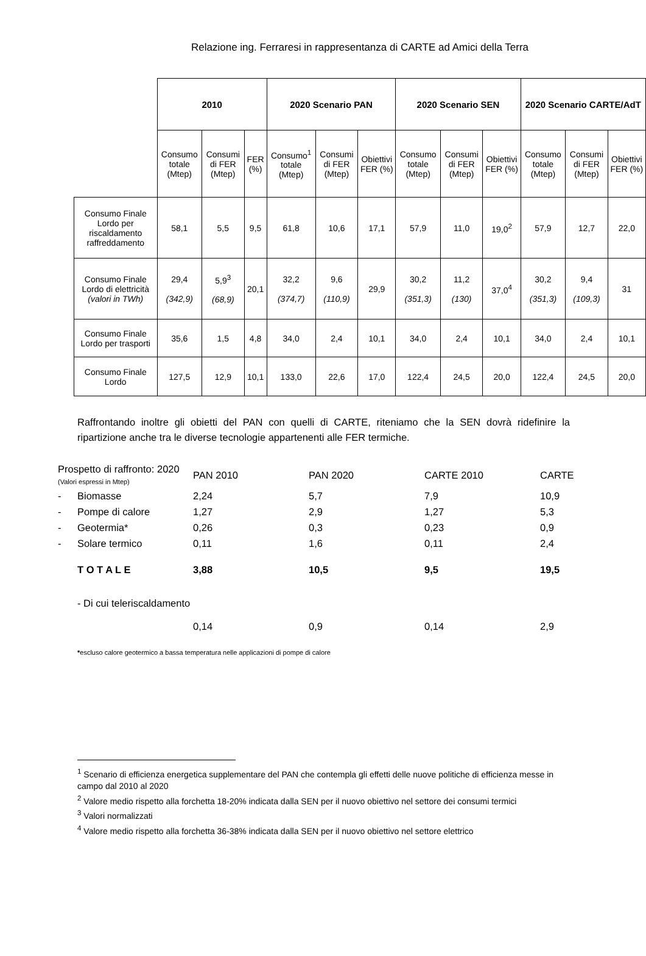Relazione ing. Ferraresi in rappresentanza di CARTE ad Amici della Terra
| | 2010 | | | 2020 Scenario PAN | | | 2020 Scenario SEN | | | 2020 Scenario CARTE/AdT | | |
| | Consumo totale (Mtep) | Consumi di FER (Mtep) | FER (%) | Consumo<sup>1</sup> totale (Mtep) | Consumi di FER (Mtep) | Obiettivi FER (%) | Consumo totale (Mtep) | Consumi di FER (Mtep) | Obiettivi FER (%) | Consumo totale (Mtep) | Consumi di FER (Mtep) | Obiettivi FER (%) |
| Consumo Finale Lordo per riscaldamento raffreddamento | 58,1 | 5,5 | 9,5 | 61,8 | 10,6 | 17,1 | 57,9 | 11,0 | 19,0<sup>2</sup> | 57,9 | 12,7 | 22,0 |
| Consumo Finale Lordo di elettricità (valori in TWh) | 29,4 (342,9) | 5,9<sup>3</sup> (68,9) | 20,1 | 32,2 (374,7) | 9,6 (110,9) | 29,9 | 30,2 (351,3) | 11,2 (130) | 37,0<sup>4</sup> | 30,2 (351,3) | 9,4 (109,3) | 31 |
| Consumo Finale Lordo per trasporti | 35,6 | 1,5 | 4,8 | 34,0 | 2,4 | 10,1 | 34,0 | 2,4 | 10,1 | 34,0 | 2,4 | 10,1 |
| Consumo Finale Lordo | 127,5 | 12,9 | 10,1 | 133,0 | 22,6 | 17,0 | 122,4 | 24,5 | 20,0 | 122,4 | 24,5 | 20,0 |
Raffrontando inoltre gli obietti del PAN con quelli di CARTE, riteniamo che la SEN dovrà ridefinire la ripartizione anche tra le diverse tecnologie appartenenti alle FER termiche.
| Prospetto di raffronto: 2020 (Valori espressi in Mtep) | | PAN 2010 | PAN 2020 | CARTE 2010 | CARTE |
| - | Biomasse | 2,24 | 5,7 | 7,9 | 10,9 |
| - | Pompe di calore | 1,27 | 2,9 | 1,27 | 5,3 |
| - | Geotermia* | 0,26 | 0,3 | 0,23 | 0,9 |
| - | Solare termico | 0,11 | 1,6 | 0,11 | 2,4 |
| | T O T A L E | 3,88 | 10,5 | 9,5 | 19,5 |
| | - Di cui teleriscaldamento | | | | |
| | | 0,14 | 0,9 | 0,14 | 2,9 |
*escluso calore geotermico a bassa temperatura nelle applicazioni di pompe di calore
<sup>1</sup> Scenario di efficienza energetica supplementare del PAN che contempla gli effetti delle nuove politiche di efficienza messe in campo dal 2010 al 2020
<sup>2</sup> Valore medio rispetto alla forchetta 18-20% indicata dalla SEN per il nuovo obiettivo nel settore dei consumi termici
<sup>3</sup> Valori normalizzati
<sup>4</sup> Valore medio rispetto alla forchetta 36-38% indicata dalla SEN per il nuovo obiettivo nel settore elettrico